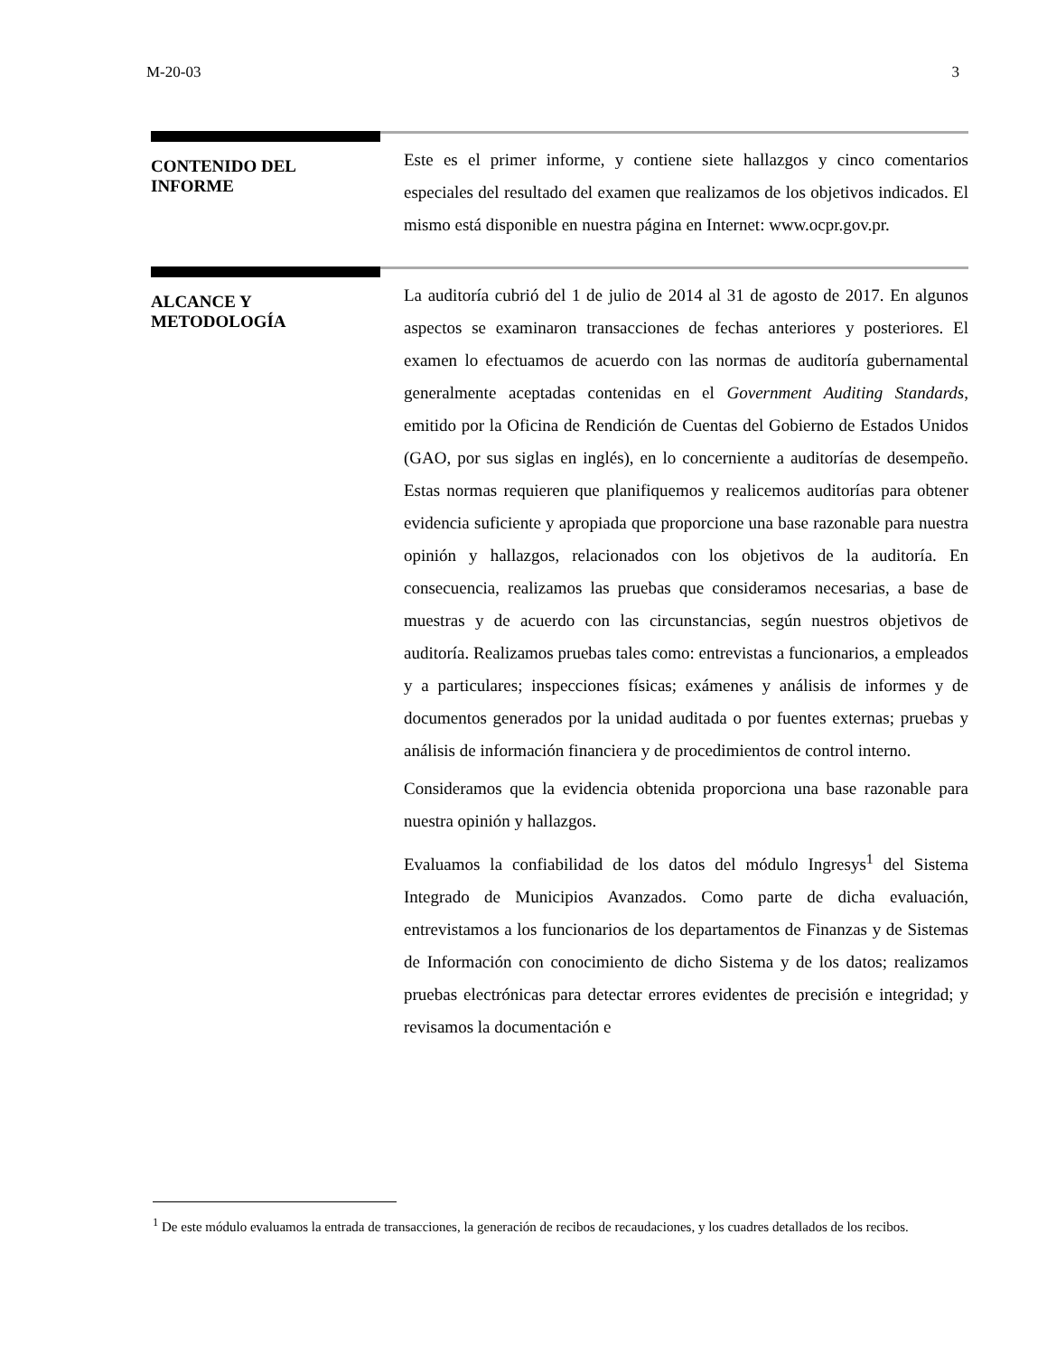M-20-03 3
CONTENIDO DEL
INFORME
Este es el primer informe, y contiene siete hallazgos y cinco comentarios especiales del resultado del examen que realizamos de los objetivos indicados. El mismo está disponible en nuestra página en Internet: www.ocpr.gov.pr.
ALCANCE Y
METODOLOGÍA
La auditoría cubrió del 1 de julio de 2014 al 31 de agosto de 2017. En algunos aspectos se examinaron transacciones de fechas anteriores y posteriores. El examen lo efectuamos de acuerdo con las normas de auditoría gubernamental generalmente aceptadas contenidas en el Government Auditing Standards, emitido por la Oficina de Rendición de Cuentas del Gobierno de Estados Unidos (GAO, por sus siglas en inglés), en lo concerniente a auditorías de desempeño. Estas normas requieren que planifiquemos y realicemos auditorías para obtener evidencia suficiente y apropiada que proporcione una base razonable para nuestra opinión y hallazgos, relacionados con los objetivos de la auditoría. En consecuencia, realizamos las pruebas que consideramos necesarias, a base de muestras y de acuerdo con las circunstancias, según nuestros objetivos de auditoría. Realizamos pruebas tales como: entrevistas a funcionarios, a empleados y a particulares; inspecciones físicas; exámenes y análisis de informes y de documentos generados por la unidad auditada o por fuentes externas; pruebas y análisis de información financiera y de procedimientos de control interno.
Consideramos que la evidencia obtenida proporciona una base razonable para nuestra opinión y hallazgos.
Evaluamos la confiabilidad de los datos del módulo Ingresys<sup>1</sup> del Sistema Integrado de Municipios Avanzados. Como parte de dicha evaluación, entrevistamos a los funcionarios de los departamentos de Finanzas y de Sistemas de Información con conocimiento de dicho Sistema y de los datos; realizamos pruebas electrónicas para detectar errores evidentes de precisión e integridad; y revisamos la documentación e
<sup>1</sup> De este módulo evaluamos la entrada de transacciones, la generación de recibos de recaudaciones, y los cuadres detallados de los recibos.